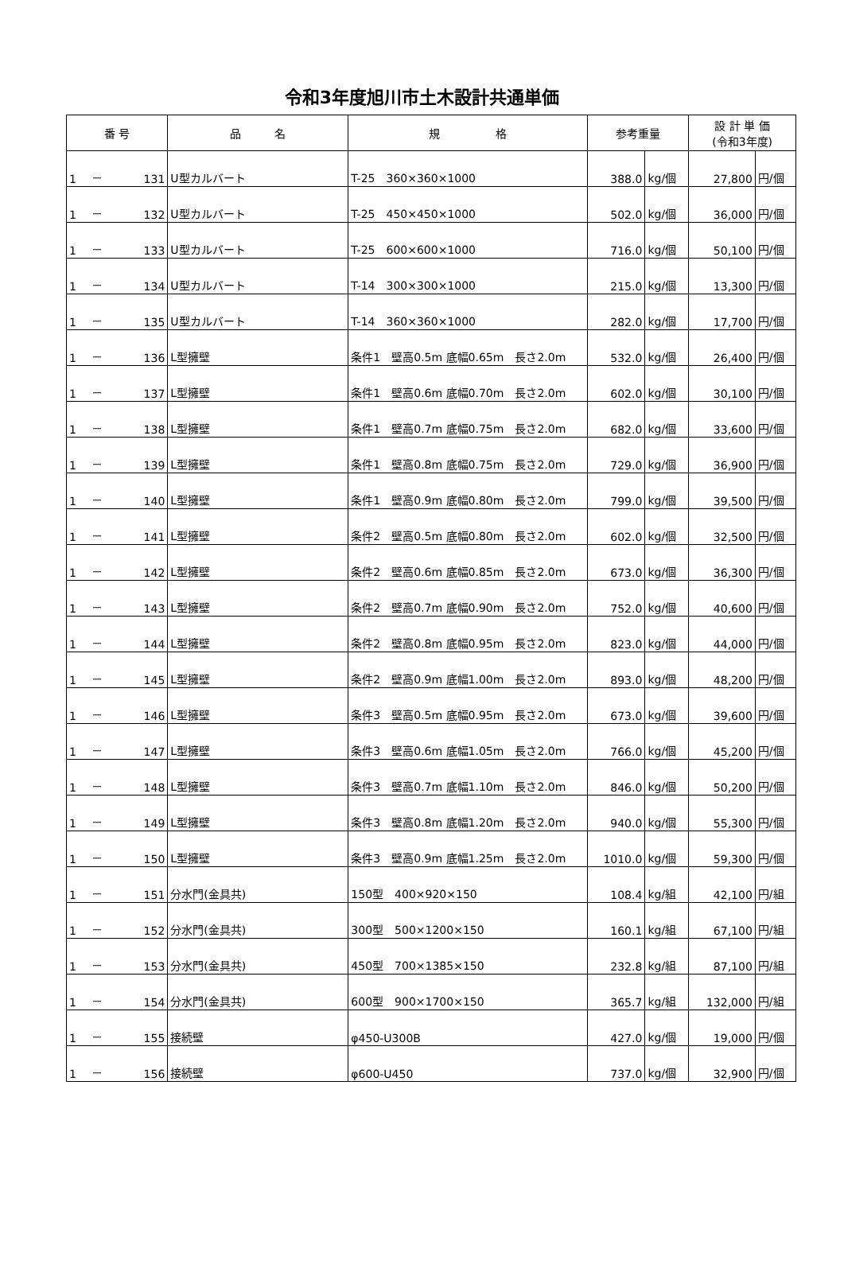令和3年度旭川市土木設計共通単価
| 番 号 | | | 品 名 | 規 格 | 参考重量 | | 設 計 単 価 (令和3年度) | |
| --- | --- | --- | --- | --- | --- | --- | --- | --- |
| 1 | － | 131 | U型カルバート | T-25 360×360×1000 | 388.0 | kg/個 | 27,800 | 円/個 |
| 1 | － | 132 | U型カルバート | T-25 450×450×1000 | 502.0 | kg/個 | 36,000 | 円/個 |
| 1 | － | 133 | U型カルバート | T-25 600×600×1000 | 716.0 | kg/個 | 50,100 | 円/個 |
| 1 | － | 134 | U型カルバート | T-14 300×300×1000 | 215.0 | kg/個 | 13,300 | 円/個 |
| 1 | － | 135 | U型カルバート | T-14 360×360×1000 | 282.0 | kg/個 | 17,700 | 円/個 |
| 1 | － | 136 | L型擁壁 | 条件1 壁高0.5m 底幅0.65m 長さ2.0m | 532.0 | kg/個 | 26,400 | 円/個 |
| 1 | － | 137 | L型擁壁 | 条件1 壁高0.6m 底幅0.70m 長さ2.0m | 602.0 | kg/個 | 30,100 | 円/個 |
| 1 | － | 138 | L型擁壁 | 条件1 壁高0.7m 底幅0.75m 長さ2.0m | 682.0 | kg/個 | 33,600 | 円/個 |
| 1 | － | 139 | L型擁壁 | 条件1 壁高0.8m 底幅0.75m 長さ2.0m | 729.0 | kg/個 | 36,900 | 円/個 |
| 1 | － | 140 | L型擁壁 | 条件1 壁高0.9m 底幅0.80m 長さ2.0m | 799.0 | kg/個 | 39,500 | 円/個 |
| 1 | － | 141 | L型擁壁 | 条件2 壁高0.5m 底幅0.80m 長さ2.0m | 602.0 | kg/個 | 32,500 | 円/個 |
| 1 | － | 142 | L型擁壁 | 条件2 壁高0.6m 底幅0.85m 長さ2.0m | 673.0 | kg/個 | 36,300 | 円/個 |
| 1 | － | 143 | L型擁壁 | 条件2 壁高0.7m 底幅0.90m 長さ2.0m | 752.0 | kg/個 | 40,600 | 円/個 |
| 1 | － | 144 | L型擁壁 | 条件2 壁高0.8m 底幅0.95m 長さ2.0m | 823.0 | kg/個 | 44,000 | 円/個 |
| 1 | － | 145 | L型擁壁 | 条件2 壁高0.9m 底幅1.00m 長さ2.0m | 893.0 | kg/個 | 48,200 | 円/個 |
| 1 | － | 146 | L型擁壁 | 条件3 壁高0.5m 底幅0.95m 長さ2.0m | 673.0 | kg/個 | 39,600 | 円/個 |
| 1 | － | 147 | L型擁壁 | 条件3 壁高0.6m 底幅1.05m 長さ2.0m | 766.0 | kg/個 | 45,200 | 円/個 |
| 1 | － | 148 | L型擁壁 | 条件3 壁高0.7m 底幅1.10m 長さ2.0m | 846.0 | kg/個 | 50,200 | 円/個 |
| 1 | － | 149 | L型擁壁 | 条件3 壁高0.8m 底幅1.20m 長さ2.0m | 940.0 | kg/個 | 55,300 | 円/個 |
| 1 | － | 150 | L型擁壁 | 条件3 壁高0.9m 底幅1.25m 長さ2.0m | 1010.0 | kg/個 | 59,300 | 円/個 |
| 1 | － | 151 | 分水門(金具共) | 150型 400×920×150 | 108.4 | kg/組 | 42,100 | 円/組 |
| 1 | － | 152 | 分水門(金具共) | 300型 500×1200×150 | 160.1 | kg/組 | 67,100 | 円/組 |
| 1 | － | 153 | 分水門(金具共) | 450型 700×1385×150 | 232.8 | kg/組 | 87,100 | 円/組 |
| 1 | － | 154 | 分水門(金具共) | 600型 900×1700×150 | 365.7 | kg/組 | 132,000 | 円/組 |
| 1 | － | 155 | 接続壁 | φ450-U300B | 427.0 | kg/個 | 19,000 | 円/個 |
| 1 | － | 156 | 接続壁 | φ600-U450 | 737.0 | kg/個 | 32,900 | 円/個 |